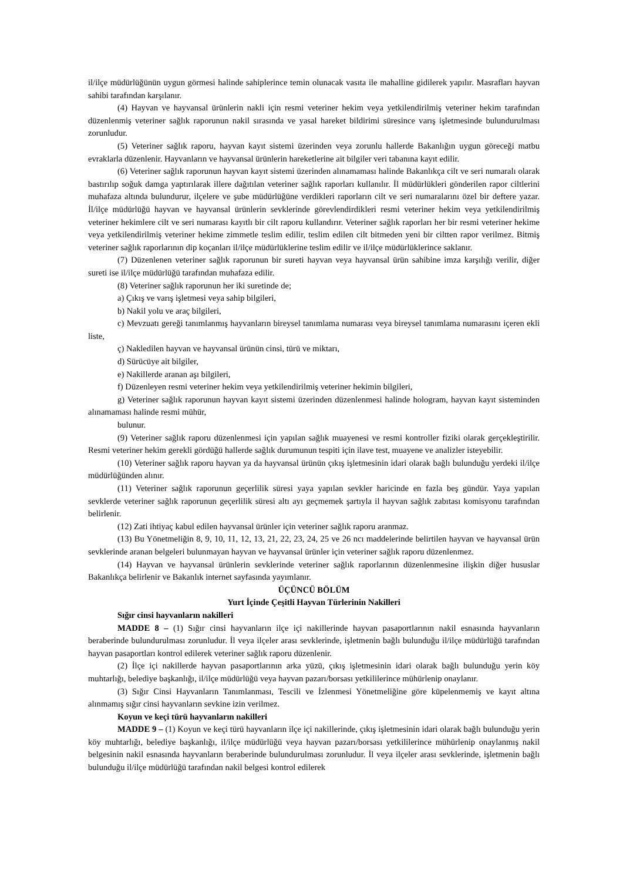il/ilçe müdürlüğünün uygun görmesi halinde sahiplerince temin olunacak vasıta ile mahalline gidilerek yapılır. Masrafları hayvan sahibi tarafından karşılanır.
(4) Hayvan ve hayvansal ürünlerin nakli için resmi veteriner hekim veya yetkilendirilmiş veteriner hekim tarafından düzenlenmiş veteriner sağlık raporunun nakil sırasında ve yasal hareket bildirimi süresince varış işletmesinde bulundurulması zorunludur.
(5) Veteriner sağlık raporu, hayvan kayıt sistemi üzerinden veya zorunlu hallerde Bakanlığın uygun göreceği matbu evraklarla düzenlenir. Hayvanların ve hayvansal ürünlerin hareketlerine ait bilgiler veri tabanına kayıt edilir.
(6) Veteriner sağlık raporunun hayvan kayıt sistemi üzerinden alınamaması halinde Bakanlıkça cilt ve seri numaralı olarak bastırılıp soğuk damga yaptırılarak illere dağıtılan veteriner sağlık raporları kullanılır. İl müdürlükleri gönderilen rapor ciltlerini muhafaza altında bulundurur, ilçelere ve şube müdürlüğüne verdikleri raporların cilt ve seri numaralarını özel bir deftere yazar. İl/ilçe müdürlüğü hayvan ve hayvansal ürünlerin sevklerinde görevlendirdikleri resmi veteriner hekim veya yetkilendirilmiş veteriner hekimlere cilt ve seri numarası kayıtlı bir cilt raporu kullandırır. Veteriner sağlık raporları her bir resmi veteriner hekime veya yetkilendirilmiş veteriner hekime zimmetle teslim edilir, teslim edilen cilt bitmeden yeni bir ciltten rapor verilmez. Bitmiş veteriner sağlık raporlarının dip koçanları il/ilçe müdürlüklerine teslim edilir ve il/ilçe müdürlüklerince saklanır.
(7) Düzenlenen veteriner sağlık raporunun bir sureti hayvan veya hayvansal ürün sahibine imza karşılığı verilir, diğer sureti ise il/ilçe müdürlüğü tarafından muhafaza edilir.
(8) Veteriner sağlık raporunun her iki suretinde de;
a) Çıkış ve varış işletmesi veya sahip bilgileri,
b) Nakil yolu ve araç bilgileri,
c) Mevzuatı gereği tanımlanmış hayvanların bireysel tanımlama numarası veya bireysel tanımlama numarasını içeren ekli liste,
ç) Nakledilen hayvan ve hayvansal ürünün cinsi, türü ve miktarı,
d) Sürücüye ait bilgiler,
e) Nakillerde aranan aşı bilgileri,
f) Düzenleyen resmi veteriner hekim veya yetkilendirilmiş veteriner hekimin bilgileri,
g) Veteriner sağlık raporunun hayvan kayıt sistemi üzerinden düzenlenmesi halinde hologram, hayvan kayıt sisteminden alınamaması halinde resmi mühür,
bulunur.
(9) Veteriner sağlık raporu düzenlenmesi için yapılan sağlık muayenesi ve resmi kontroller fiziki olarak gerçekleştirilir. Resmi veteriner hekim gerekli gördüğü hallerde sağlık durumunun tespiti için ilave test, muayene ve analizler isteyebilir.
(10) Veteriner sağlık raporu hayvan ya da hayvansal ürünün çıkış işletmesinin idari olarak bağlı bulunduğu yerdeki il/ilçe müdürlüğünden alınır.
(11) Veteriner sağlık raporunun geçerlilik süresi yaya yapılan sevkler haricinde en fazla beş gündür. Yaya yapılan sevklerde veteriner sağlık raporunun geçerlilik süresi altı ayı geçmemek şartıyla il hayvan sağlık zabıtası komisyonu tarafından belirlenir.
(12) Zati ihtiyaç kabul edilen hayvansal ürünler için veteriner sağlık raporu aranmaz.
(13) Bu Yönetmeliğin 8, 9, 10, 11, 12, 13, 21, 22, 23, 24, 25 ve 26 ncı maddelerinde belirtilen hayvan ve hayvansal ürün sevklerinde aranan belgeleri bulunmayan hayvan ve hayvansal ürünler için veteriner sağlık raporu düzenlenmez.
(14) Hayvan ve hayvansal ürünlerin sevklerinde veteriner sağlık raporlarının düzenlenmesine ilişkin diğer hususlar Bakanlıkça belirlenir ve Bakanlık internet sayfasında yayımlanır.
ÜÇÜNCÜ BÖLÜM
Yurt İçinde Çeşitli Hayvan Türlerinin Nakilleri
Sığır cinsi hayvanların nakilleri
MADDE 8 – (1) Sığır cinsi hayvanların ilçe içi nakillerinde hayvan pasaportlarının nakil esnasında hayvanların beraberinde bulundurulması zorunludur. İl veya ilçeler arası sevklerinde, işletmenin bağlı bulunduğu il/ilçe müdürlüğü tarafından hayvan pasaportları kontrol edilerek veteriner sağlık raporu düzenlenir.
(2) İlçe içi nakillerde hayvan pasaportlarının arka yüzü, çıkış işletmesinin idari olarak bağlı bulunduğu yerin köy muhtarlığı, belediye başkanlığı, il/ilçe müdürlüğü veya hayvan pazarı/borsası yetkililerince mühürlenip onaylanır.
(3) Sığır Cinsi Hayvanların Tanımlanması, Tescili ve İzlenmesi Yönetmeliğine göre küpelenmemiş ve kayıt altına alınmamış sığır cinsi hayvanların sevkine izin verilmez.
Koyun ve keçi türü hayvanların nakilleri
MADDE 9 – (1) Koyun ve keçi türü hayvanların ilçe içi nakillerinde, çıkış işletmesinin idari olarak bağlı bulunduğu yerin köy muhtarlığı, belediye başkanlığı, il/ilçe müdürlüğü veya hayvan pazarı/borsası yetkililerince mühürlenip onaylanmış nakil belgesinin nakil esnasında hayvanların beraberinde bulundurulması zorunludur. İl veya ilçeler arası sevklerinde, işletmenin bağlı bulunduğu il/ilçe müdürlüğü tarafından nakil belgesi kontrol edilerek